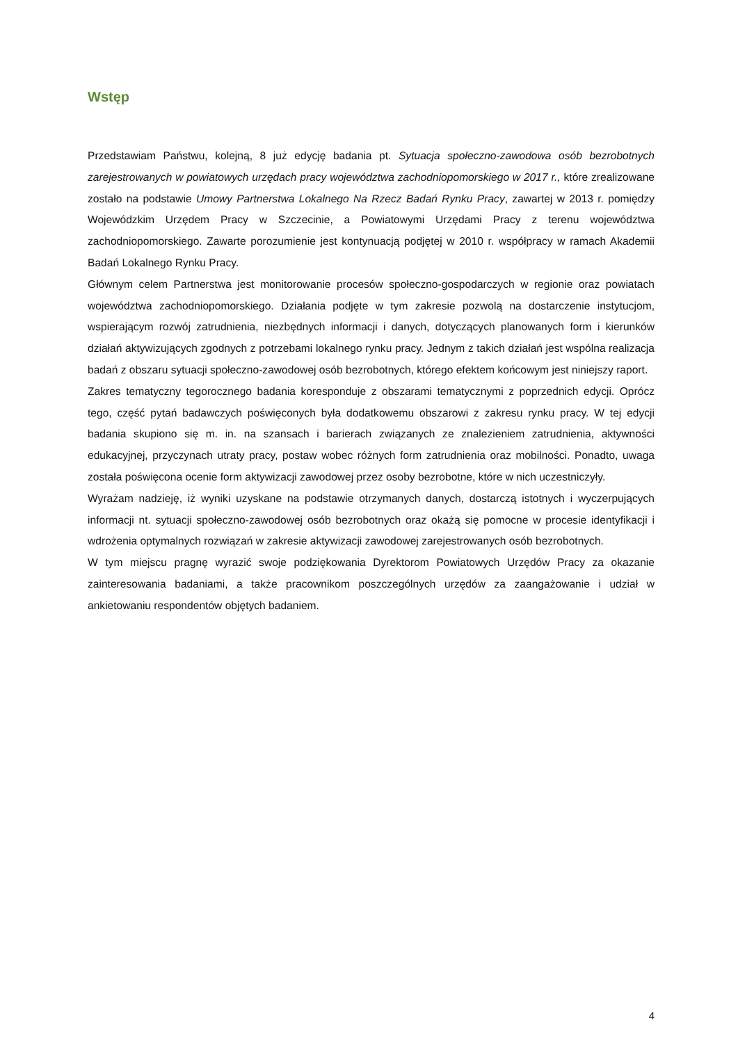Wstęp
Przedstawiam Państwu, kolejną, 8 już edycję badania pt. Sytuacja społeczno-zawodowa osób bezrobotnych zarejestrowanych w powiatowych urzędach pracy województwa zachodniopomorskiego w 2017 r., które zrealizowane zostało na podstawie Umowy Partnerstwa Lokalnego Na Rzecz Badań Rynku Pracy, zawartej w 2013 r. pomiędzy Wojewódzkim Urzędem Pracy w Szczecinie, a Powiatowymi Urzędami Pracy z terenu województwa zachodniopomorskiego. Zawarte porozumienie jest kontynuacją podjętej w 2010 r. współpracy w ramach Akademii Badań Lokalnego Rynku Pracy.
Głównym celem Partnerstwa jest monitorowanie procesów społeczno-gospodarczych w regionie oraz powiatach województwa zachodniopomorskiego. Działania podjęte w tym zakresie pozwolą na dostarczenie instytucjom, wspierającym rozwój zatrudnienia, niezbędnych informacji i danych, dotyczących planowanych form i kierunków działań aktywizujących zgodnych z potrzebami lokalnego rynku pracy. Jednym z takich działań jest wspólna realizacja badań z obszaru sytuacji społeczno-zawodowej osób bezrobotnych, którego efektem końcowym jest niniejszy raport.
Zakres tematyczny tegorocznego badania koresponduje z obszarami tematycznymi z poprzednich edycji. Oprócz tego, część pytań badawczych poświęconych była dodatkowemu obszarowi z zakresu rynku pracy. W tej edycji badania skupiono się m. in. na szansach i barierach związanych ze znalezieniem zatrudnienia, aktywności edukacyjnej, przyczynach utraty pracy, postaw wobec różnych form zatrudnienia oraz mobilności. Ponadto, uwaga została poświęcona ocenie form aktywizacji zawodowej przez osoby bezrobotne, które w nich uczestniczyły.
Wyrażam nadzieję, iż wyniki uzyskane na podstawie otrzymanych danych, dostarczą istotnych i wyczerpujących informacji nt. sytuacji społeczno-zawodowej osób bezrobotnych oraz okażą się pomocne w procesie identyfikacji i wdrożenia optymalnych rozwiązań w zakresie aktywizacji zawodowej zarejestrowanych osób bezrobotnych.
W tym miejscu pragnę wyrazić swoje podziękowania Dyrektorom Powiatowych Urzędów Pracy za okazanie zainteresowania badaniami, a także pracownikom poszczególnych urzędów za zaangażowanie i udział w ankietowaniu respondentów objętych badaniem.
4